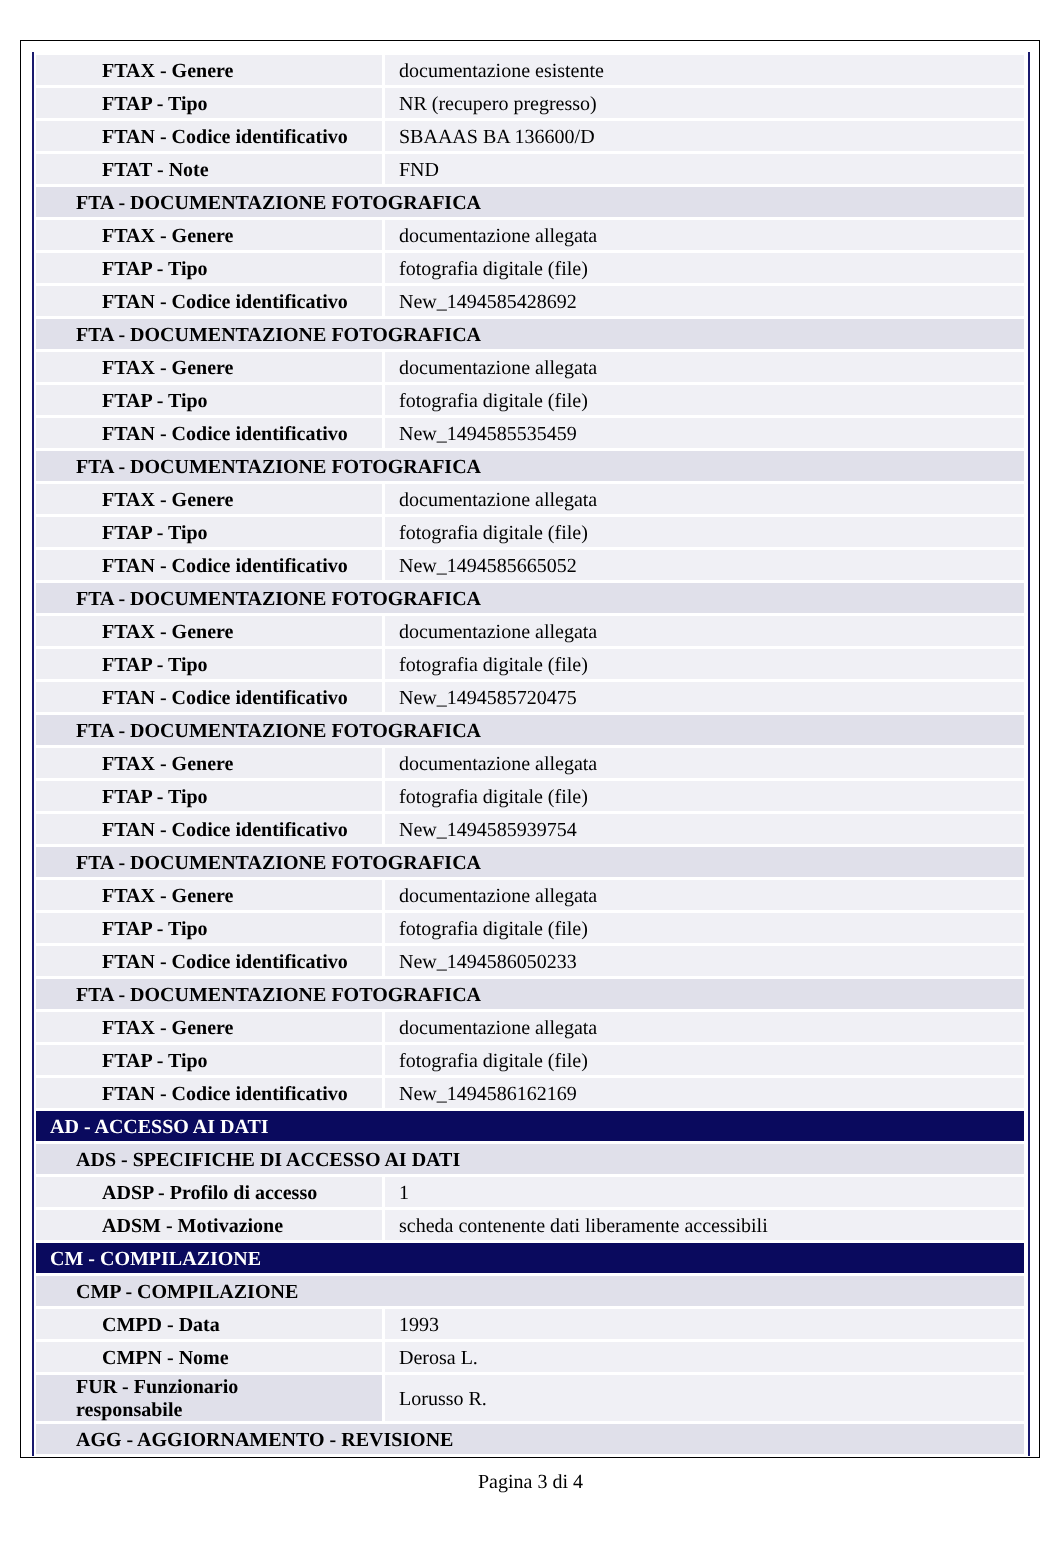| FTAX - Genere | documentazione esistente |
| FTAP - Tipo | NR (recupero pregresso) |
| FTAN - Codice identificativo | SBAAAS BA 136600/D |
| FTAT - Note | FND |
| FTA - DOCUMENTAZIONE FOTOGRAFICA | |
| FTAX - Genere | documentazione allegata |
| FTAP - Tipo | fotografia digitale (file) |
| FTAN - Codice identificativo | New_1494585428692 |
| FTA - DOCUMENTAZIONE FOTOGRAFICA | |
| FTAX - Genere | documentazione allegata |
| FTAP - Tipo | fotografia digitale (file) |
| FTAN - Codice identificativo | New_1494585535459 |
| FTA - DOCUMENTAZIONE FOTOGRAFICA | |
| FTAX - Genere | documentazione allegata |
| FTAP - Tipo | fotografia digitale (file) |
| FTAN - Codice identificativo | New_1494585665052 |
| FTA - DOCUMENTAZIONE FOTOGRAFICA | |
| FTAX - Genere | documentazione allegata |
| FTAP - Tipo | fotografia digitale (file) |
| FTAN - Codice identificativo | New_1494585720475 |
| FTA - DOCUMENTAZIONE FOTOGRAFICA | |
| FTAX - Genere | documentazione allegata |
| FTAP - Tipo | fotografia digitale (file) |
| FTAN - Codice identificativo | New_1494585939754 |
| FTA - DOCUMENTAZIONE FOTOGRAFICA | |
| FTAX - Genere | documentazione allegata |
| FTAP - Tipo | fotografia digitale (file) |
| FTAN - Codice identificativo | New_1494586050233 |
| FTA - DOCUMENTAZIONE FOTOGRAFICA | |
| FTAX - Genere | documentazione allegata |
| FTAP - Tipo | fotografia digitale (file) |
| FTAN - Codice identificativo | New_1494586162169 |
| AD - ACCESSO AI DATI | |
| ADS - SPECIFICHE DI ACCESSO AI DATI | |
| ADSP - Profilo di accesso | 1 |
| ADSM - Motivazione | scheda contenente dati liberamente accessibili |
| CM - COMPILAZIONE | |
| CMP - COMPILAZIONE | |
| CMPD - Data | 1993 |
| CMPN - Nome | Derosa L. |
| FUR - Funzionario responsabile | Lorusso R. |
| AGG - AGGIORNAMENTO - REVISIONE | |
Pagina 3 di 4